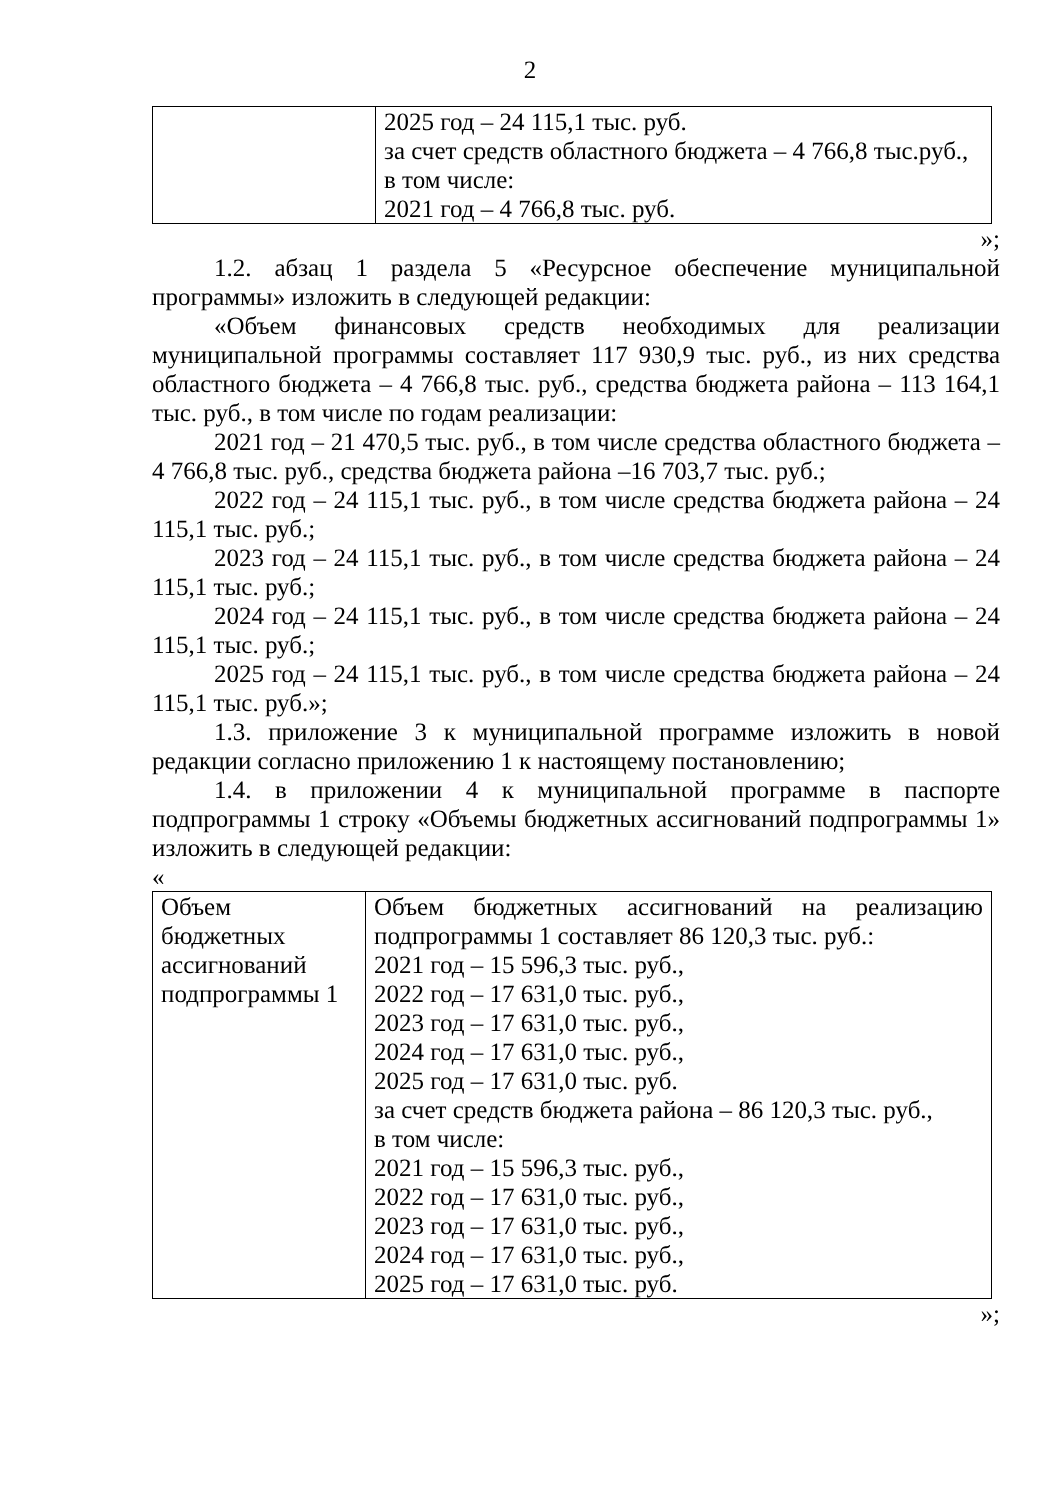2
| | 2025 год – 24 115,1 тыс. руб. за счет средств областного бюджета – 4 766,8 тыс.руб., в том числе: 2021 год – 4 766,8 тыс. руб. |
»;
1.2. абзац 1 раздела 5 «Ресурсное обеспечение муниципальной программы» изложить в следующей редакции:
«Объем финансовых средств необходимых для реализации муниципальной программы составляет 117 930,9 тыс. руб., из них средства областного бюджета – 4 766,8 тыс. руб., средства бюджета района – 113 164,1 тыс. руб., в том числе по годам реализации:
2021 год – 21 470,5 тыс. руб., в том числе средства областного бюджета – 4 766,8 тыс. руб., средства бюджета района –16 703,7 тыс. руб.;
2022 год – 24 115,1 тыс. руб., в том числе средства бюджета района – 24 115,1 тыс. руб.;
2023 год – 24 115,1 тыс. руб., в том числе средства бюджета района – 24 115,1 тыс. руб.;
2024 год – 24 115,1 тыс. руб., в том числе средства бюджета района – 24 115,1 тыс. руб.;
2025 год – 24 115,1 тыс. руб., в том числе средства бюджета района – 24 115,1 тыс. руб.»;
1.3. приложение 3 к муниципальной программе изложить в новой редакции согласно приложению 1 к настоящему постановлению;
1.4. в приложении 4 к муниципальной программе в паспорте подпрограммы 1 строку «Объемы бюджетных ассигнований подпрограммы 1» изложить в следующей редакции:
«
| Объем бюджетных ассигнований подпрограммы 1 | Объем бюджетных ассигнований на реализацию подпрограммы 1 составляет 86 120,3 тыс. руб.: 2021 год – 15 596,3 тыс. руб., 2022 год – 17 631,0 тыс. руб., 2023 год – 17 631,0 тыс. руб., 2024 год – 17 631,0 тыс. руб., 2025 год – 17 631,0 тыс. руб. за счет средств бюджета района – 86 120,3 тыс. руб., в том числе: 2021 год – 15 596,3 тыс. руб., 2022 год – 17 631,0 тыс. руб., 2023 год – 17 631,0 тыс. руб., 2024 год – 17 631,0 тыс. руб., 2025 год – 17 631,0 тыс. руб. |
»;